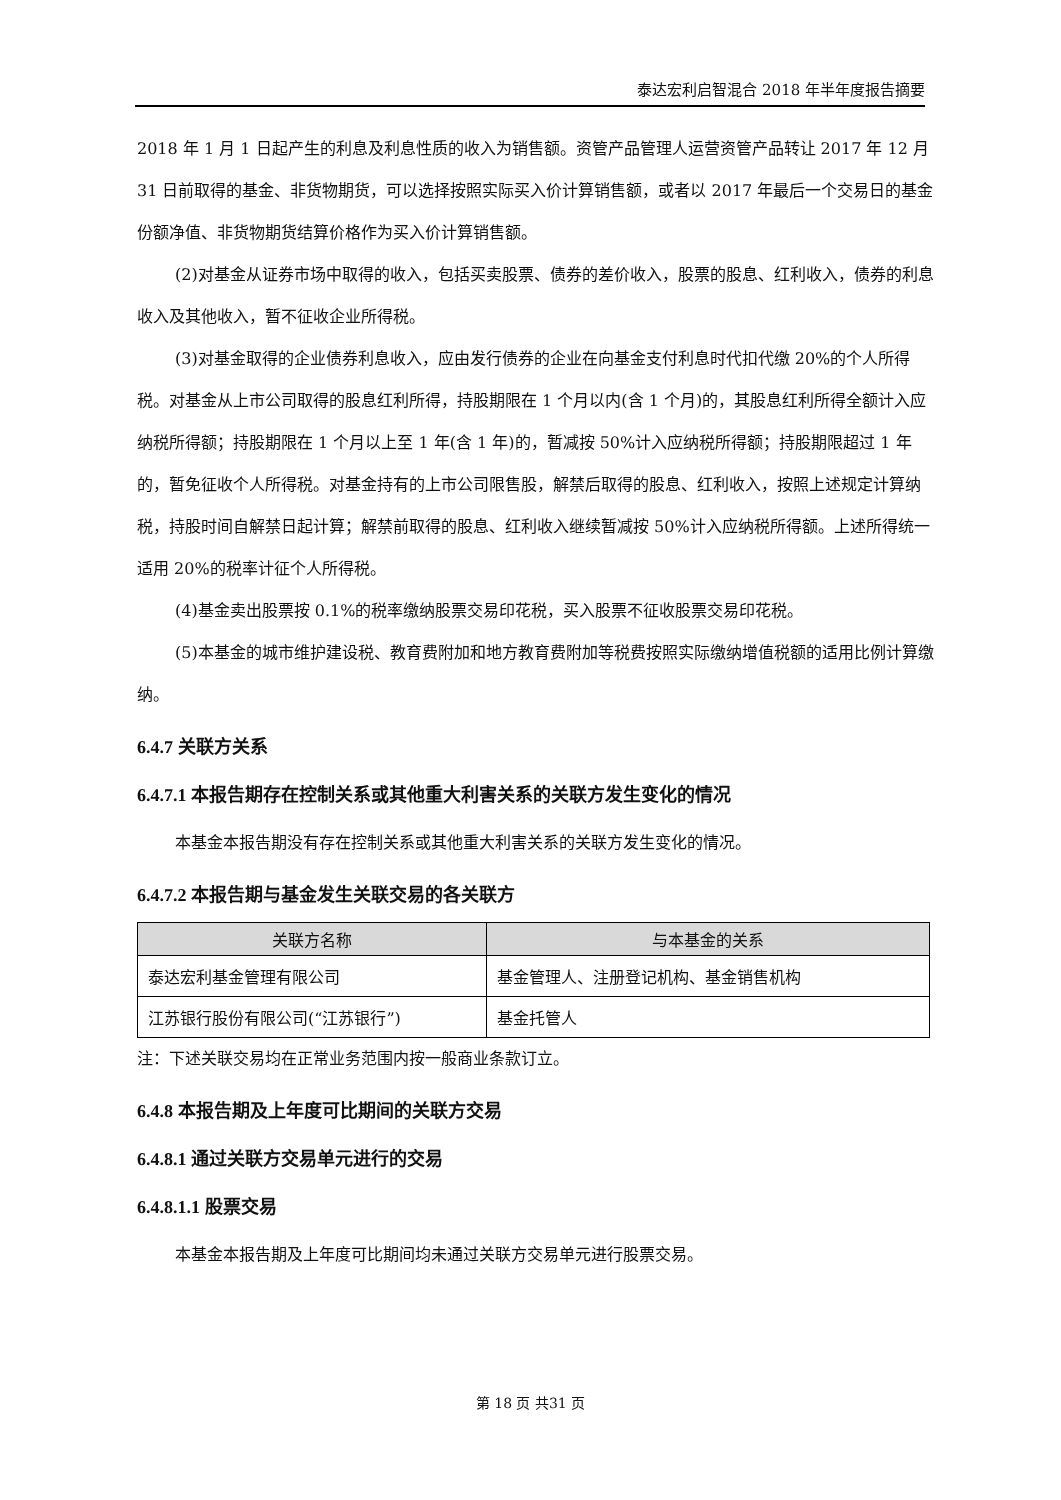泰达宏利启智混合 2018 年半年度报告摘要
2018 年 1 月 1 日起产生的利息及利息性质的收入为销售额。资管产品管理人运营资管产品转让 2017 年 12 月 31 日前取得的基金、非货物期货，可以选择按照实际买入价计算销售额，或者以 2017 年最后一个交易日的基金份额净值、非货物期货结算价格作为买入价计算销售额。
(2)对基金从证券市场中取得的收入，包括买卖股票、债券的差价收入，股票的股息、红利收入，债券的利息收入及其他收入，暂不征收企业所得税。
(3)对基金取得的企业债券利息收入，应由发行债券的企业在向基金支付利息时代扣代缴 20%的个人所得税。对基金从上市公司取得的股息红利所得，持股期限在 1 个月以内(含 1 个月)的，其股息红利所得全额计入应纳税所得额；持股期限在 1 个月以上至 1 年(含 1 年)的，暂减按 50%计入应纳税所得额；持股期限超过 1 年的，暂免征收个人所得税。对基金持有的上市公司限售股，解禁后取得的股息、红利收入，按照上述规定计算纳税，持股时间自解禁日起计算；解禁前取得的股息、红利收入继续暂减按 50%计入应纳税所得额。上述所得统一适用 20%的税率计征个人所得税。
(4)基金卖出股票按 0.1%的税率缴纳股票交易印花税，买入股票不征收股票交易印花税。
(5)本基金的城市维护建设税、教育费附加和地方教育费附加等税费按照实际缴纳增值税额的适用比例计算缴纳。
6.4.7 关联方关系
6.4.7.1 本报告期存在控制关系或其他重大利害关系的关联方发生变化的情况
本基金本报告期没有存在控制关系或其他重大利害关系的关联方发生变化的情况。
6.4.7.2 本报告期与基金发生关联交易的各关联方
| 关联方名称 | 与本基金的关系 |
| --- | --- |
| 泰达宏利基金管理有限公司 | 基金管理人、注册登记机构、基金销售机构 |
| 江苏银行股份有限公司(“江苏银行”) | 基金托管人 |
注：下述关联交易均在正常业务范围内按一般商业条款订立。
6.4.8 本报告期及上年度可比期间的关联方交易
6.4.8.1 通过关联方交易单元进行的交易
6.4.8.1.1 股票交易
本基金本报告期及上年度可比期间均未通过关联方交易单元进行股票交易。
第 18 页 共31 页